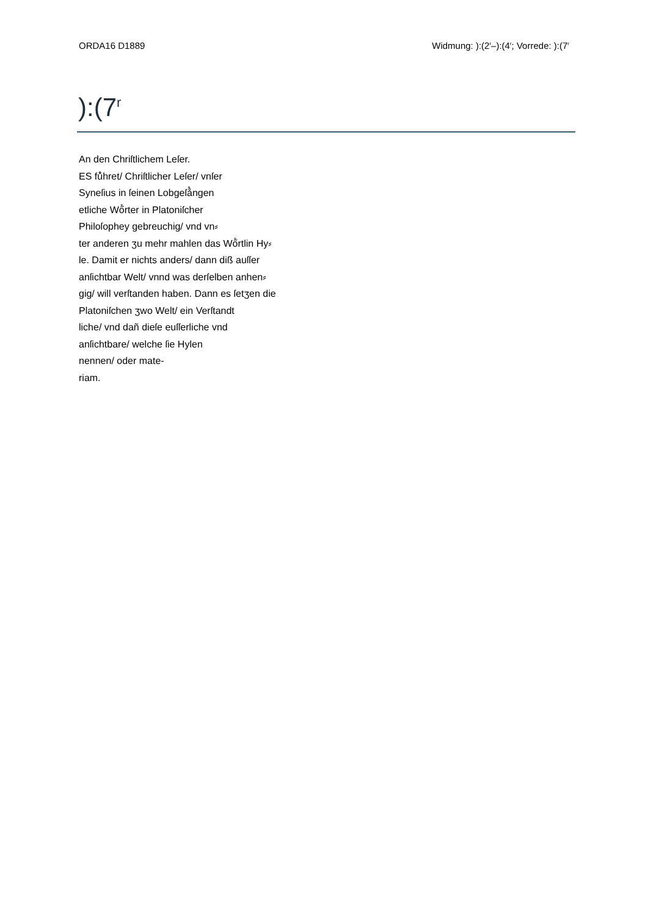ORDA16 D1889 Widmung: ):(2<sup>r</sup>–):(4<sup>r</sup>; Vorrede: ):(7<sup>r</sup>
):(7<sup>r</sup>
An den Chriſtlichem Leſer.
ES fů̊hret/ Chriſtlicher Leſer/ vnſer
Syneſius in ſeinen Lobgeſå̊ngen
etliche Wő̊rter in Platoniſcher
Philoſophey gebreuchig/ vnd vn⸗
ter anderen ʒu mehr mahlen das Wő̊rtlin Hy⸗
le. Damit er nichts anders/ dann diß auſſer
anſichtbar Welt/ vnnd was derſelben anhen⸗
gig/ will verſtanden haben. Dann es ſetʒen die
Platoniſchen ʒwo Welt/ ein Verſtandt
liche/ vnd dañ dieſe euſſerliche vnd
anſichtbare/ welche ſie Hylen
nennen/ oder mate-
riam.